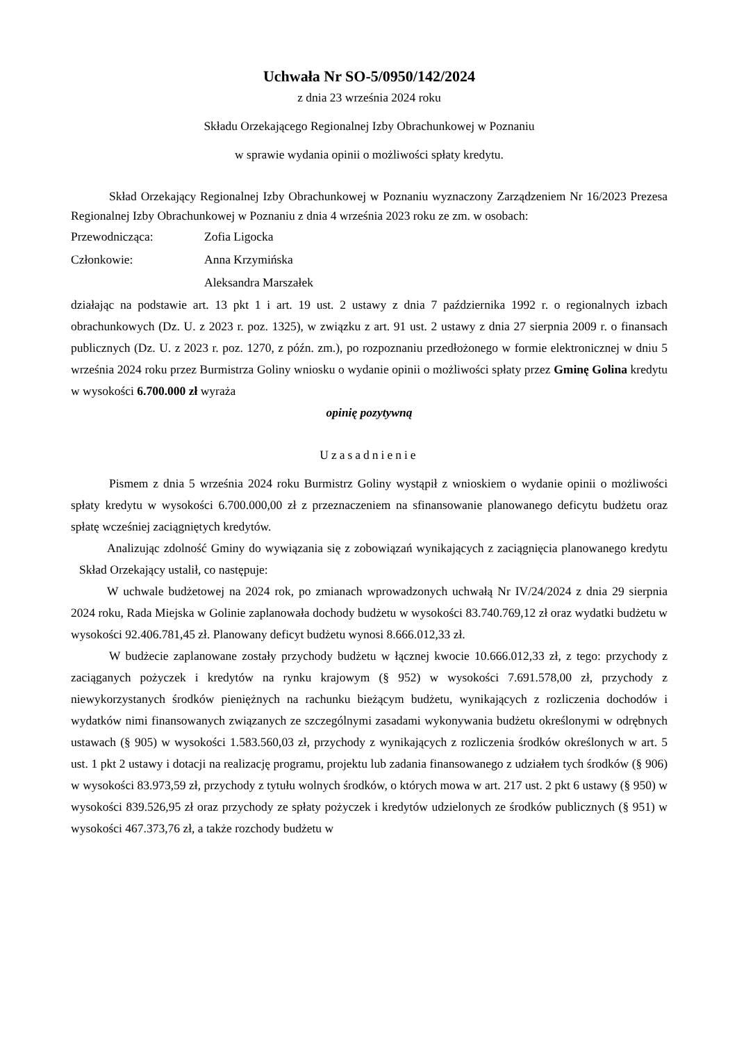Uchwała Nr SO-5/0950/142/2024
z dnia 23 września 2024 roku
Składu Orzekającego Regionalnej Izby Obrachunkowej w Poznaniu
w sprawie wydania opinii o możliwości spłaty kredytu.
Skład Orzekający Regionalnej Izby Obrachunkowej w Poznaniu wyznaczony Zarządzeniem Nr 16/2023 Prezesa Regionalnej Izby Obrachunkowej w Poznaniu z dnia 4 września 2023 roku ze zm. w osobach:
Przewodnicząca: Zofia Ligocka
Członkowie: Anna Krzymińska
Aleksandra Marszałek
działając na podstawie art. 13 pkt 1 i art. 19 ust. 2 ustawy z dnia 7 października 1992 r. o regionalnych izbach obrachunkowych (Dz. U. z 2023 r. poz. 1325), w związku z art. 91 ust. 2 ustawy z dnia 27 sierpnia 2009 r. o finansach publicznych (Dz. U. z 2023 r. poz. 1270, z późn. zm.), po rozpoznaniu przedłożonego w formie elektronicznej w dniu 5 września 2024 roku przez Burmistrza Goliny wniosku o wydanie opinii o możliwości spłaty przez Gminę Golina kredytu w wysokości 6.700.000 zł wyraża
opinię pozytywną
Uzasadnienie
Pismem z dnia 5 września 2024 roku Burmistrz Goliny wystąpił z wnioskiem o wydanie opinii o możliwości spłaty kredytu w wysokości 6.700.000,00 zł z przeznaczeniem na sfinansowanie planowanego deficytu budżetu oraz spłatę wcześniej zaciągniętych kredytów.
Analizując zdolność Gminy do wywiązania się z zobowiązań wynikających z zaciągnięcia planowanego kredytu Skład Orzekający ustalił, co następuje:
W uchwale budżetowej na 2024 rok, po zmianach wprowadzonych uchwałą Nr IV/24/2024 z dnia 29 sierpnia 2024 roku, Rada Miejska w Golinie zaplanowała dochody budżetu w wysokości 83.740.769,12 zł oraz wydatki budżetu w wysokości 92.406.781,45 zł. Planowany deficyt budżetu wynosi 8.666.012,33 zł.
W budżecie zaplanowane zostały przychody budżetu w łącznej kwocie 10.666.012,33 zł, z tego: przychody z zaciąganych pożyczek i kredytów na rynku krajowym (§ 952) w wysokości 7.691.578,00 zł, przychody z niewykorzystanych środków pieniężnych na rachunku bieżącym budżetu, wynikających z rozliczenia dochodów i wydatków nimi finansowanych związanych ze szczególnymi zasadami wykonywania budżetu określonymi w odrębnych ustawach (§ 905) w wysokości 1.583.560,03 zł, przychody z wynikających z rozliczenia środków określonych w art. 5 ust. 1 pkt 2 ustawy i dotacji na realizację programu, projektu lub zadania finansowanego z udziałem tych środków (§ 906) w wysokości 83.973,59 zł, przychody z tytułu wolnych środków, o których mowa w art. 217 ust. 2 pkt 6 ustawy (§ 950) w wysokości 839.526,95 zł oraz przychody ze spłaty pożyczek i kredytów udzielonych ze środków publicznych (§ 951) w wysokości 467.373,76 zł, a także rozchody budżetu w